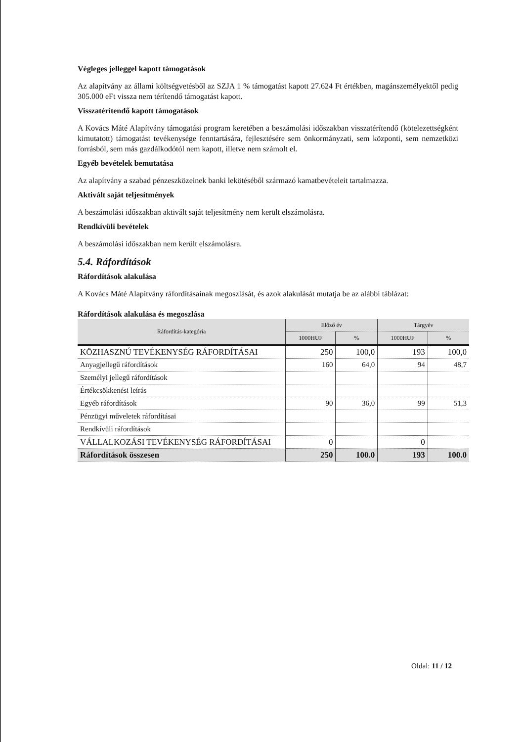Végleges jelleggel kapott támogatások
Az alapítvány az állami költségvetésből az SZJA 1 % támogatást kapott 27.624 Ft értékben, magánszemélyektől pedig 305.000 eFt vissza nem térítendő támogatást kapott.
Visszatérítendő kapott támogatások
A Kovács Máté Alapítvány támogatási program keretében a beszámolási időszakban visszatérítendő (kötelezettségként kimutatott) támogatást tevékenysége fenntartására, fejlesztésére sem önkormányzati, sem központi, sem nemzetközi forrásból, sem más gazdálkodótól nem kapott, illetve nem számolt el.
Egyéb bevételek bemutatása
Az alapítvány a szabad pénzeszközeinek banki lekötéséből származó kamatbevételeit tartalmazza.
Aktivált saját teljesítmények
A beszámolási időszakban aktivált saját teljesítmény nem került elszámolásra.
Rendkívüli bevételek
A beszámolási időszakban nem került elszámolásra.
5.4. Ráfordítások
Ráfordítások alakulása
A Kovács Máté Alapítvány ráfordításainak megoszlását, és azok alakulását mutatja be az alábbi táblázat:
Ráfordítások alakulása és megoszlása
| Ráfordítás-kategória | Előző év | | Tárgyév | |
| --- | --- | --- | --- | --- |
| | 1000HUF | % | 1000HUF | % |
| KÖZHASZNÚ TEVÉKENYSÉG RÁFORDÍTÁSAI | 250 | 100,0 | 193 | 100,0 |
| Anyagjellegű ráfordítások | 160 | 64,0 | 94 | 48,7 |
| Személyi jellegű ráfordítások | | | | |
| Értékcsökkenési leírás | | | | |
| Egyéb ráfordítások | 90 | 36,0 | 99 | 51,3 |
| Pénzügyi műveletek ráfordításai | | | | |
| Rendkívüli ráfordítások | | | | |
| VÁLLALKOZÁSI TEVÉKENYSÉG RÁFORDÍTÁSAI | 0 | | 0 | |
| Ráfordítások összesen | 250 | 100.0 | 193 | 100.0 |
Oldal: 11 / 12